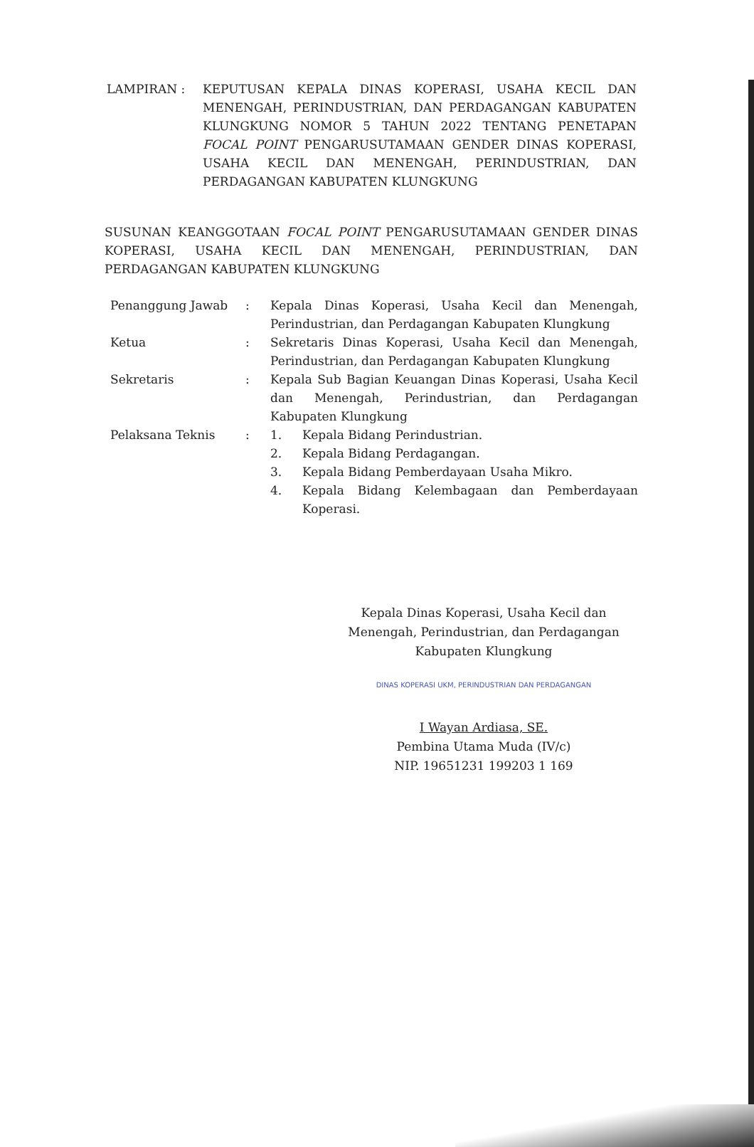LAMPIRAN : KEPUTUSAN KEPALA DINAS KOPERASI, USAHA KECIL DAN MENENGAH, PERINDUSTRIAN, DAN PERDAGANGAN KABUPATEN KLUNGKUNG NOMOR 5 TAHUN 2022 TENTANG PENETAPAN FOCAL POINT PENGARUSUTAMAAN GENDER DINAS KOPERASI, USAHA KECIL DAN MENENGAH, PERINDUSTRIAN, DAN PERDAGANGAN KABUPATEN KLUNGKUNG
SUSUNAN KEANGGOTAAN FOCAL POINT PENGARUSUTAMAAN GENDER DINAS KOPERASI, USAHA KECIL DAN MENENGAH, PERINDUSTRIAN, DAN PERDAGANGAN KABUPATEN KLUNGKUNG
| Penanggung Jawab | : | Kepala Dinas Koperasi, Usaha Kecil dan Menengah, Perindustrian, dan Perdagangan Kabupaten Klungkung |
| Ketua | : | Sekretaris Dinas Koperasi, Usaha Kecil dan Menengah, Perindustrian, dan Perdagangan Kabupaten Klungkung |
| Sekretaris | : | Kepala Sub Bagian Keuangan Dinas Koperasi, Usaha Kecil dan Menengah, Perindustrian, dan Perdagangan Kabupaten Klungkung |
| Pelaksana Teknis | : | 1. Kepala Bidang Perindustrian. 2. Kepala Bidang Perdagangan. 3. Kepala Bidang Pemberdayaan Usaha Mikro. 4. Kepala Bidang Kelembagaan dan Pemberdayaan Koperasi. |
Kepala Dinas Koperasi, Usaha Kecil dan
Menengah, Perindustrian, dan Perdagangan
Kabupaten Klungkung
DINAS KOPERASI UKM, PERINDUSTRIAN DAN PERDAGANGAN
I Wayan Ardiasa, SE.
Pembina Utama Muda (IV/c)
NIP. 19651231 199203 1 169